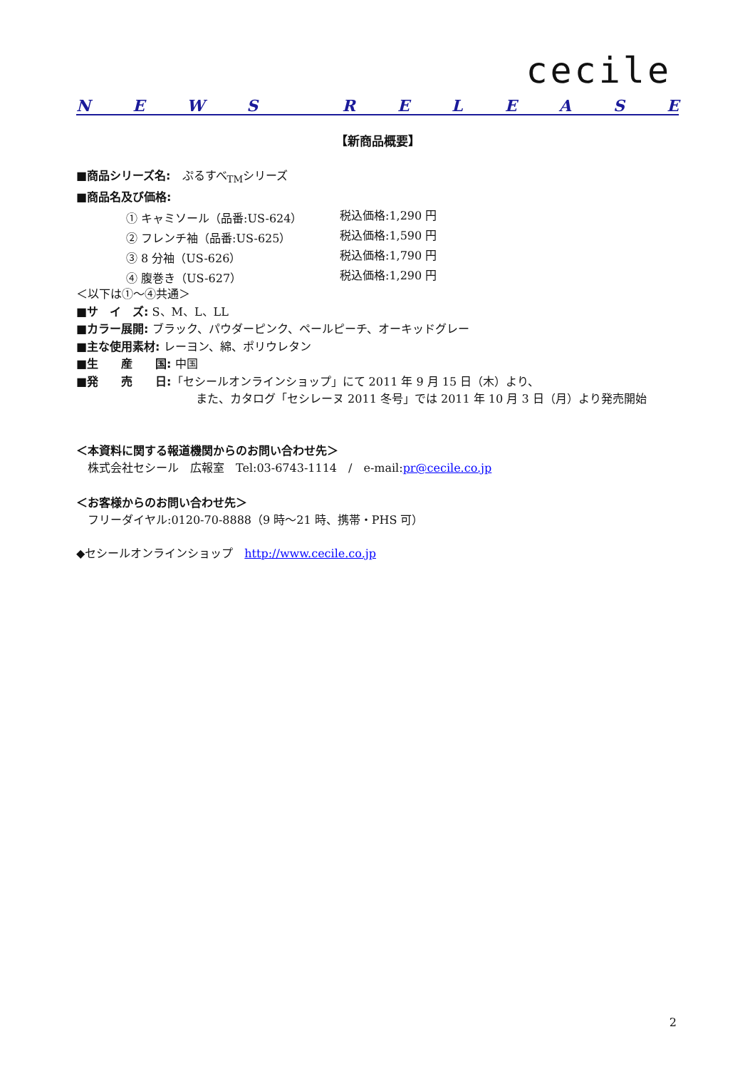cecile
NEWS RELEASE
【新商品概要】
■商品シリーズ名:　ぷるすべ<sub>TM</sub>シリーズ
■商品名及び価格:
① キャミソール（品番:US-624） 税込価格:1,290 円 ② フレンチ袖（品番:US-625） 税込価格:1,590 円 ③ 8 分袖（US-626） 税込価格:1,790 円 ④ 腹巻き（US-627） 税込価格:1,290 円
＜以下は①～④共通＞
■サ　イ　ズ: S、M、L、LL
■カラー展開: ブラック、パウダーピンク、ペールピーチ、オーキッドグレー
■主な使用素材: レーヨン、綿、ポリウレタン
■生　　産　　国: 中国
■発　　売　　日:「セシールオンラインショップ」にて 2011 年 9 月 15 日（木）より、
また、カタログ「セシレーヌ 2011 冬号」では 2011 年 10 月 3 日（月）より発売開始
＜本資料に関する報道機関からのお問い合わせ先＞
　株式会社セシール　広報室　Tel:03-6743-1114　/　e-mail:pr@cecile.co.jp
＜お客様からのお問い合わせ先＞
　フリーダイヤル:0120-70-8888（9 時～21 時、携帯・PHS 可）
◆セシールオンラインショップ　http://www.cecile.co.jp
2